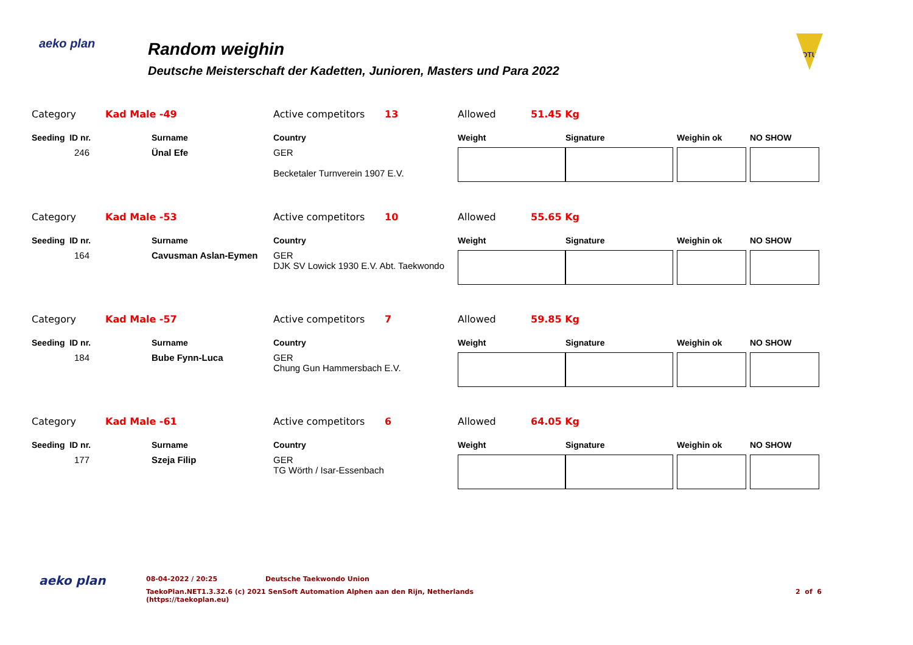aeko plan
Random weighin
Deutsche Meisterschaft der Kadetten, Junioren, Masters und Para 2022
DTU
| Category | Kad Male -49 | | Active competitors | 13 | Allowed | 51.45 Kg | | | |
| Seeding ID nr. | | Surname | Country | | Weight | | Signature | Weighin ok | NO SHOW |
| 246 | | Ünal Efe | GER Becketaler Turnverein 1907 E.V. | | | | | | |
| Category | Kad Male -53 | | Active competitors | 10 | Allowed | 55.65 Kg | | | |
| Seeding ID nr. | | Surname | Country | | Weight | | Signature | Weighin ok | NO SHOW |
| 164 | | Cavusman Aslan-Eymen | GER DJK SV Lowick 1930 E.V. Abt. Taekwondo | | | | | | |
| Category | Kad Male -57 | | Active competitors | 7 | Allowed | 59.85 Kg | | | |
| Seeding ID nr. | | Surname | Country | | Weight | | Signature | Weighin ok | NO SHOW |
| 184 | | Bube Fynn-Luca | GER Chung Gun Hammersbach E.V. | | | | | | |
| Category | Kad Male -61 | | Active competitors | 6 | Allowed | 64.05 Kg | | | |
| Seeding ID nr. | | Surname | Country | | Weight | | Signature | Weighin ok | NO SHOW |
| 177 | | Szeja Filip | GER TG Wörth / Isar-Essenbach | | | | | | |
aeko plan
08-04-2022 / 20:25 Deutsche Taekwondo Union
TaekoPlan.NET1.3.32.6 (c) 2021 SenSoft Automation Alphen aan den Rijn, Netherlands
(https://taekoplan.eu) 2 of 6